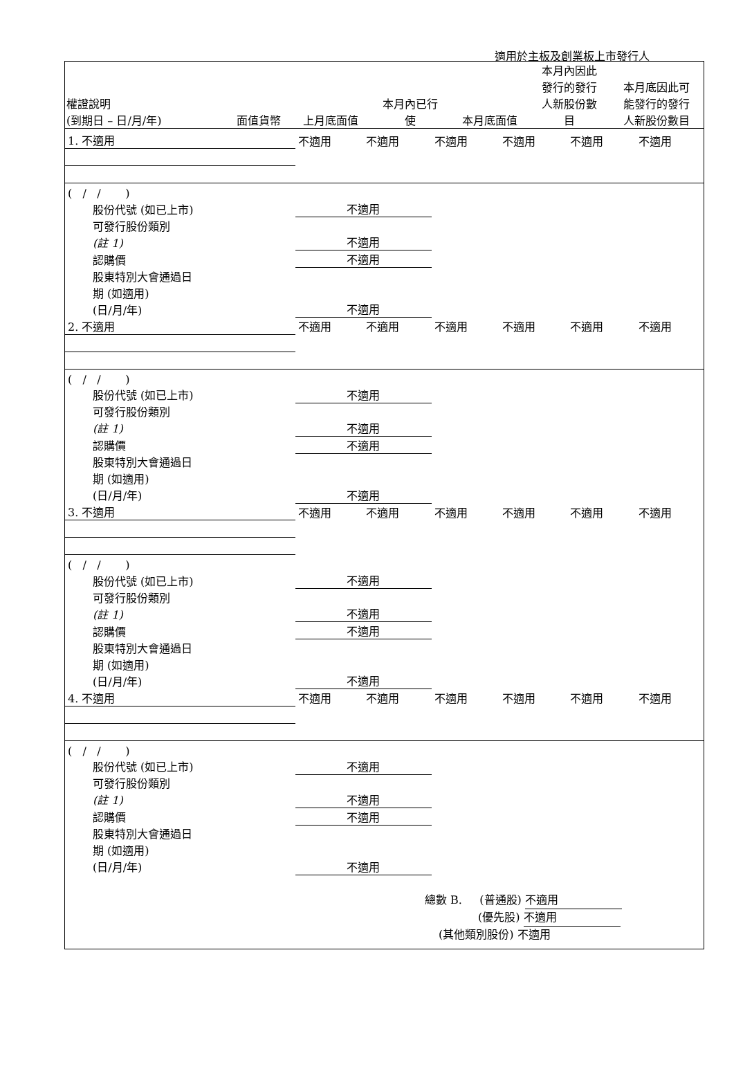適用於主板及創業板上市發行人
| 權證說明 (到期日 – 日/月/年) | 面值貨幣 | 上月底面值 | 本月內已行 使 | 本月底面值 | 本月內因此 發行的發行 人新股份數 目 | 本月底因此可 能發行的發行 人新股份數目 |
| --- | --- | --- | --- | --- | --- | --- |
| 1. 不適用 | 不適用 | 不適用 | 不適用 | 不適用 | 不適用 | 不適用 |
| ( / / ) | | | | | | |
| 股份代號 (如已上市) | 不適用 | | | | | |
| 可發行股份類別 (註 1) | 不適用 | | | | | |
| 認購價 | 不適用 | | | | | |
| 股東特別大會通過日 期 (如適用) (日/月/年) | 不適用 | | | | | |
| 2. 不適用 | 不適用 | 不適用 | 不適用 | 不適用 | 不適用 | 不適用 |
| ( / / ) | | | | | | |
| 股份代號 (如已上市) | 不適用 | | | | | |
| 可發行股份類別 (註 1) | 不適用 | | | | | |
| 認購價 | 不適用 | | | | | |
| 股東特別大會通過日 期 (如適用) (日/月/年) | 不適用 | | | | | |
| 3. 不適用 | 不適用 | 不適用 | 不適用 | 不適用 | 不適用 | 不適用 |
| ( / / ) | | | | | | |
| 股份代號 (如已上市) | 不適用 | | | | | |
| 可發行股份類別 (註 1) | 不適用 | | | | | |
| 認購價 | 不適用 | | | | | |
| 股東特別大會通過日 期 (如適用) (日/月/年) | 不適用 | | | | | |
| 4. 不適用 | 不適用 | 不適用 | 不適用 | 不適用 | 不適用 | 不適用 |
| ( / / ) | | | | | | |
| 股份代號 (如已上市) | 不適用 | | | | | |
| 可發行股份類別 (註 1) | 不適用 | | | | | |
| 認購價 | 不適用 | | | | | |
| 股東特別大會通過日 期 (如適用) (日/月/年) | 不適用 | | | | | |
總數 B. (普通股) 不適用
(優先股) 不適用
(其他類別股份) 不適用